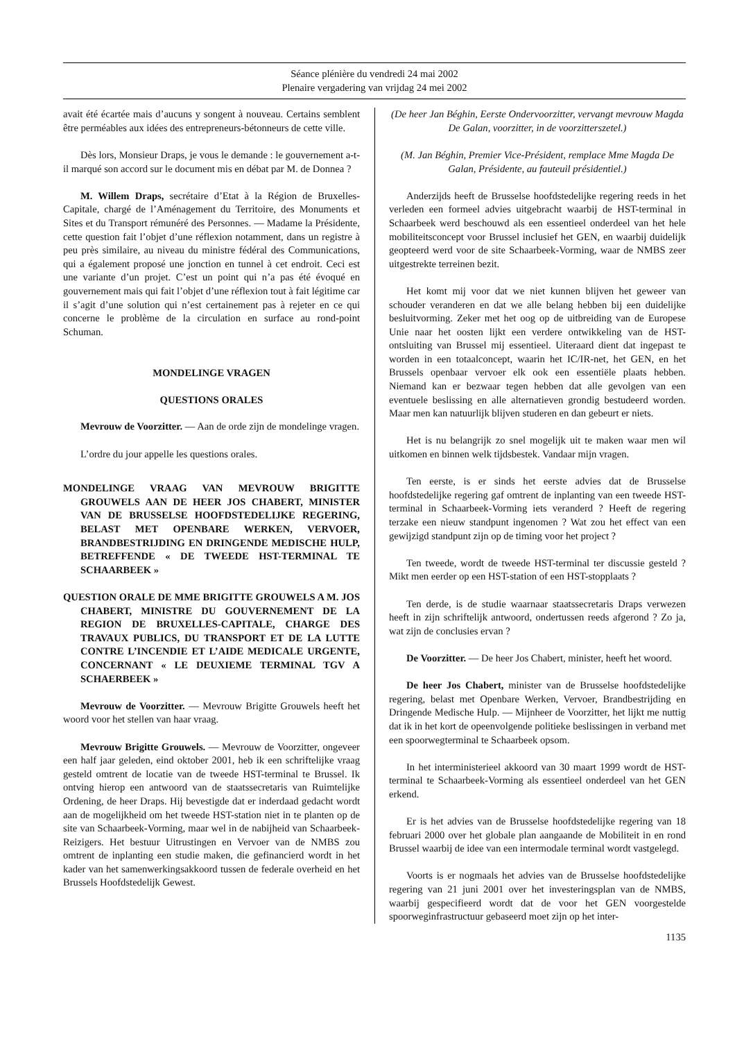Séance plénière du vendredi 24 mai 2002
Plenaire vergadering van vrijdag 24 mei 2002
avait été écartée mais d’aucuns y songent à nouveau. Certains semblent être perméables aux idées des entrepreneurs-bétonneurs de cette ville.
Dès lors, Monsieur Draps, je vous le demande : le gouvernement a-t-il marqué son accord sur le document mis en débat par M. de Donnea ?
M. Willem Draps, secrétaire d’Etat à la Région de Bruxelles-Capitale, chargé de l’Aménagement du Territoire, des Monuments et Sites et du Transport rémunéré des Personnes. — Madame la Présidente, cette question fait l’objet d’une réflexion notamment, dans un registre à peu près similaire, au niveau du ministre fédéral des Communications, qui a également proposé une jonction en tunnel à cet endroit. Ceci est une variante d’un projet. C’est un point qui n’a pas été évoqué en gouvernement mais qui fait l’objet d’une réflexion tout à fait légitime car il s’agit d’une solution qui n’est certainement pas à rejeter en ce qui concerne le problème de la circulation en surface au rond-point Schuman.
MONDELINGE VRAGEN
QUESTIONS ORALES
Mevrouw de Voorzitter. — Aan de orde zijn de mondelinge vragen.
L’ordre du jour appelle les questions orales.
MONDELINGE VRAAG VAN MEVROUW BRIGITTE GROUWELS AAN DE HEER JOS CHABERT, MINISTER VAN DE BRUSSELSE HOOFDSTEDELIJKE REGERING, BELAST MET OPENBARE WERKEN, VERVOER, BRANDBESTRIJDING EN DRINGENDE MEDISCHE HULP, BETREFFENDE « DE TWEEDE HST-TERMINAL TE SCHAARBEEK »
QUESTION ORALE DE MME BRIGITTE GROUWELS A M. JOS CHABERT, MINISTRE DU GOUVERNEMENT DE LA REGION DE BRUXELLES-CAPITALE, CHARGE DES TRAVAUX PUBLICS, DU TRANSPORT ET DE LA LUTTE CONTRE L’INCENDIE ET L’AIDE MEDICALE URGENTE, CONCERNANT « LE DEUXIEME TERMINAL TGV A SCHAERBEEK »
Mevrouw de Voorzitter. — Mevrouw Brigitte Grouwels heeft het woord voor het stellen van haar vraag.
Mevrouw Brigitte Grouwels. — Mevrouw de Voorzitter, ongeveer een half jaar geleden, eind oktober 2001, heb ik een schriftelijke vraag gesteld omtrent de locatie van de tweede HST-terminal te Brussel. Ik ontving hierop een antwoord van de staatssecretaris van Ruimtelijke Ordening, de heer Draps. Hij bevestigde dat er inderdaad gedacht wordt aan de mogelijkheid om het tweede HST-station niet in te planten op de site van Schaarbeek-Vorming, maar wel in de nabijheid van Schaarbeek-Reizigers. Het bestuur Uitrustingen en Vervoer van de NMBS zou omtrent de inplanting een studie maken, die gefinancierd wordt in het kader van het samenwerkingsakkoord tussen de federale overheid en het Brussels Hoofdstedelijk Gewest.
(De heer Jan Béghin, Eerste Ondervoorzitter, vervangt mevrouw Magda De Galan, voorzitter, in de voorzitterszetel.)
(M. Jan Béghin, Premier Vice-Président, remplace Mme Magda De Galan, Présidente, au fauteuil présidentiel.)
Anderzijds heeft de Brusselse hoofdstedelijke regering reeds in het verleden een formeel advies uitgebracht waarbij de HST-terminal in Schaarbeek werd beschouwd als een essentieel onderdeel van het hele mobiliteitsconcept voor Brussel inclusief het GEN, en waarbij duidelijk geopteerd werd voor de site Schaarbeek-Vorming, waar de NMBS zeer uitgestrekte terreinen bezit.
Het komt mij voor dat we niet kunnen blijven het geweer van schouder veranderen en dat we alle belang hebben bij een duidelijke besluitvorming. Zeker met het oog op de uitbreiding van de Europese Unie naar het oosten lijkt een verdere ontwikkeling van de HST-ontsluiting van Brussel mij essentieel. Uiteraard dient dat ingepast te worden in een totaalconcept, waarin het IC/IR-net, het GEN, en het Brussels openbaar vervoer elk ook een essentiële plaats hebben. Niemand kan er bezwaar tegen hebben dat alle gevolgen van een eventuele beslissing en alle alternatieven grondig bestudeerd worden. Maar men kan natuurlijk blijven studeren en dan gebeurt er niets.
Het is nu belangrijk zo snel mogelijk uit te maken waar men wil uitkomen en binnen welk tijdsbestek. Vandaar mijn vragen.
Ten eerste, is er sinds het eerste advies dat de Brusselse hoofdstedelijke regering gaf omtrent de inplanting van een tweede HST-terminal in Schaarbeek-Vorming iets veranderd ? Heeft de regering terzake een nieuw standpunt ingenomen ? Wat zou het effect van een gewijzigd standpunt zijn op de timing voor het project ?
Ten tweede, wordt de tweede HST-terminal ter discussie gesteld ? Mikt men eerder op een HST-station of een HST-stopplaats ?
Ten derde, is de studie waarnaar staatssecretaris Draps verwezen heeft in zijn schriftelijk antwoord, ondertussen reeds afgerond ? Zo ja, wat zijn de conclusies ervan ?
De Voorzitter. — De heer Jos Chabert, minister, heeft het woord.
De heer Jos Chabert, minister van de Brusselse hoofdstedelijke regering, belast met Openbare Werken, Vervoer, Brandbestrijding en Dringende Medische Hulp. — Mijnheer de Voorzitter, het lijkt me nuttig dat ik in het kort de opeenvolgende politieke beslissingen in verband met een spoorwegterminal te Schaarbeek opsom.
In het interministerieel akkoord van 30 maart 1999 wordt de HST-terminal te Schaarbeek-Vorming als essentieel onderdeel van het GEN erkend.
Er is het advies van de Brusselse hoofdstedelijke regering van 18 februari 2000 over het globale plan aangaande de Mobiliteit in en rond Brussel waarbij de idee van een intermodale terminal wordt vastgelegd.
Voorts is er nogmaals het advies van de Brusselse hoofdstedelijke regering van 21 juni 2001 over het investeringsplan van de NMBS, waarbij gespecifieerd wordt dat de voor het GEN voorgestelde spoorweginfrastructuur gebaseerd moet zijn op het inter-
1135